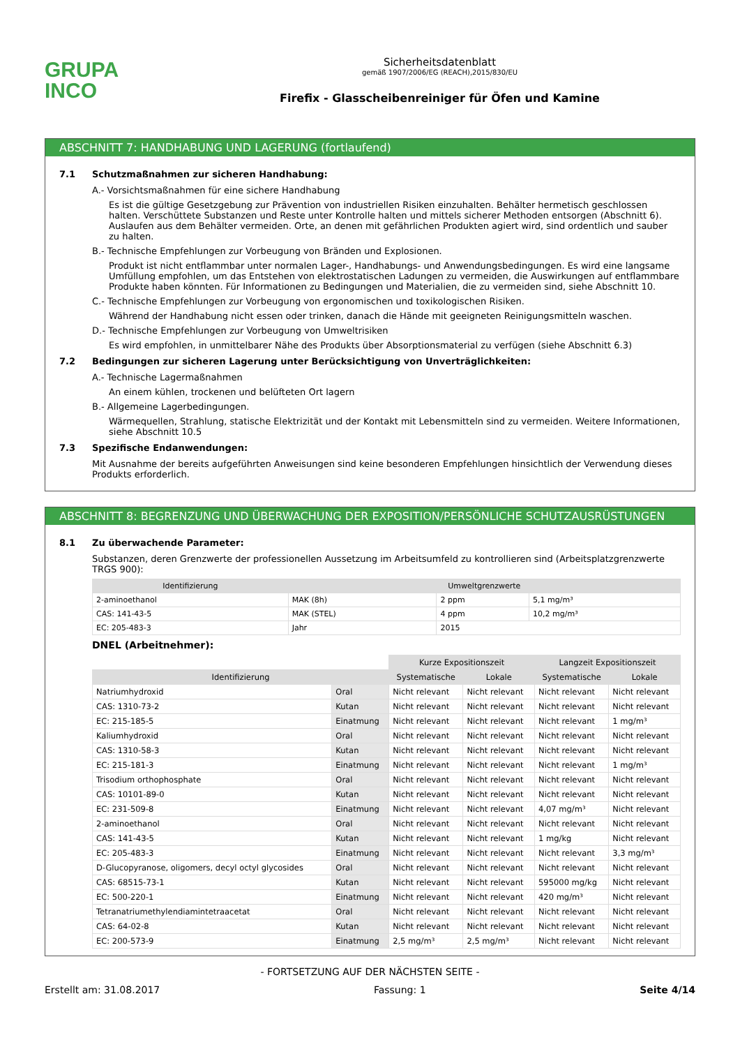GRUPA
INCO
Sicherheitsdatenblatt
gemäß 1907/2006/EG (REACH),2015/830/EU
Firefix - Glasscheibenreiniger für Öfen und Kamine
ABSCHNITT 7: HANDHABUNG UND LAGERUNG (fortlaufend)
7.1 Schutzmaßnahmen zur sicheren Handhabung:
A.- Vorsichtsmaßnahmen für eine sichere Handhabung
Es ist die gültige Gesetzgebung zur Prävention von industriellen Risiken einzuhalten. Behälter hermetisch geschlossen halten. Verschüttete Substanzen und Reste unter Kontrolle halten und mittels sicherer Methoden entsorgen (Abschnitt 6). Auslaufen aus dem Behälter vermeiden. Orte, an denen mit gefährlichen Produkten agiert wird, sind ordentlich und sauber zu halten.
B.- Technische Empfehlungen zur Vorbeugung von Bränden und Explosionen.
Produkt ist nicht entflammbar unter normalen Lager-, Handhabungs- und Anwendungsbedingungen. Es wird eine langsame Umfüllung empfohlen, um das Entstehen von elektrostatischen Ladungen zu vermeiden, die Auswirkungen auf entflammbare Produkte haben könnten. Für Informationen zu Bedingungen und Materialien, die zu vermeiden sind, siehe Abschnitt 10.
C.- Technische Empfehlungen zur Vorbeugung von ergonomischen und toxikologischen Risiken.
Während der Handhabung nicht essen oder trinken, danach die Hände mit geeigneten Reinigungsmitteln waschen.
D.- Technische Empfehlungen zur Vorbeugung von Umweltrisiken
Es wird empfohlen, in unmittelbarer Nähe des Produkts über Absorptionsmaterial zu verfügen (siehe Abschnitt 6.3)
7.2 Bedingungen zur sicheren Lagerung unter Berücksichtigung von Unverträglichkeiten:
A.- Technische Lagermaßnahmen
An einem kühlen, trockenen und belüfteten Ort lagern
B.- Allgemeine Lagerbedingungen.
Wärmequellen, Strahlung, statische Elektrizität und der Kontakt mit Lebensmitteln sind zu vermeiden. Weitere Informationen, siehe Abschnitt 10.5
7.3 Spezifische Endanwendungen:
Mit Ausnahme der bereits aufgeführten Anweisungen sind keine besonderen Empfehlungen hinsichtlich der Verwendung dieses Produkts erforderlich.
ABSCHNITT 8: BEGRENZUNG UND ÜBERWACHUNG DER EXPOSITION/PERSÖNLICHE SCHUTZAUSRÜSTUNGEN
8.1 Zu überwachende Parameter:
Substanzen, deren Grenzwerte der professionellen Aussetzung im Arbeitsumfeld zu kontrollieren sind (Arbeitsplatzgrenzwerte TRGS 900):
| Identifizierung | Umweltgrenzwerte | | |
| --- | --- | --- | --- |
| 2-aminoethanol | MAK (8h) | 2 ppm | 5,1 mg/m³ |
| CAS: 141-43-5 | MAK (STEL) | 4 ppm | 10,2 mg/m³ |
| EC: 205-483-3 | Jahr | 2015 | |
DNEL (Arbeitnehmer):
| | | Kurze Expositionszeit | | Langzeit Expositionszeit | |
| Identifizierung | | Systematische | Lokale | Systematische | Lokale |
| Natriumhydroxid | Oral | Nicht relevant | Nicht relevant | Nicht relevant | Nicht relevant |
| CAS: 1310-73-2 | Kutan | Nicht relevant | Nicht relevant | Nicht relevant | Nicht relevant |
| EC: 215-185-5 | Einatmung | Nicht relevant | Nicht relevant | Nicht relevant | 1 mg/m³ |
| Kaliumhydroxid | Oral | Nicht relevant | Nicht relevant | Nicht relevant | Nicht relevant |
| CAS: 1310-58-3 | Kutan | Nicht relevant | Nicht relevant | Nicht relevant | Nicht relevant |
| EC: 215-181-3 | Einatmung | Nicht relevant | Nicht relevant | Nicht relevant | 1 mg/m³ |
| Trisodium orthophosphate | Oral | Nicht relevant | Nicht relevant | Nicht relevant | Nicht relevant |
| CAS: 10101-89-0 | Kutan | Nicht relevant | Nicht relevant | Nicht relevant | Nicht relevant |
| EC: 231-509-8 | Einatmung | Nicht relevant | Nicht relevant | 4,07 mg/m³ | Nicht relevant |
| 2-aminoethanol | Oral | Nicht relevant | Nicht relevant | Nicht relevant | Nicht relevant |
| CAS: 141-43-5 | Kutan | Nicht relevant | Nicht relevant | 1 mg/kg | Nicht relevant |
| EC: 205-483-3 | Einatmung | Nicht relevant | Nicht relevant | Nicht relevant | 3,3 mg/m³ |
| D-Glucopyranose, oligomers, decyl octyl glycosides | Oral | Nicht relevant | Nicht relevant | Nicht relevant | Nicht relevant |
| CAS: 68515-73-1 | Kutan | Nicht relevant | Nicht relevant | 595000 mg/kg | Nicht relevant |
| EC: 500-220-1 | Einatmung | Nicht relevant | Nicht relevant | 420 mg/m³ | Nicht relevant |
| Tetranatriumethylendiamintetraacetat | Oral | Nicht relevant | Nicht relevant | Nicht relevant | Nicht relevant |
| CAS: 64-02-8 | Kutan | Nicht relevant | Nicht relevant | Nicht relevant | Nicht relevant |
| EC: 200-573-9 | Einatmung | 2,5 mg/m³ | 2,5 mg/m³ | Nicht relevant | Nicht relevant |
- FORTSETZUNG AUF DER NÄCHSTEN SEITE -
Erstellt am: 31.08.2017 Fassung: 1 Seite 4/14